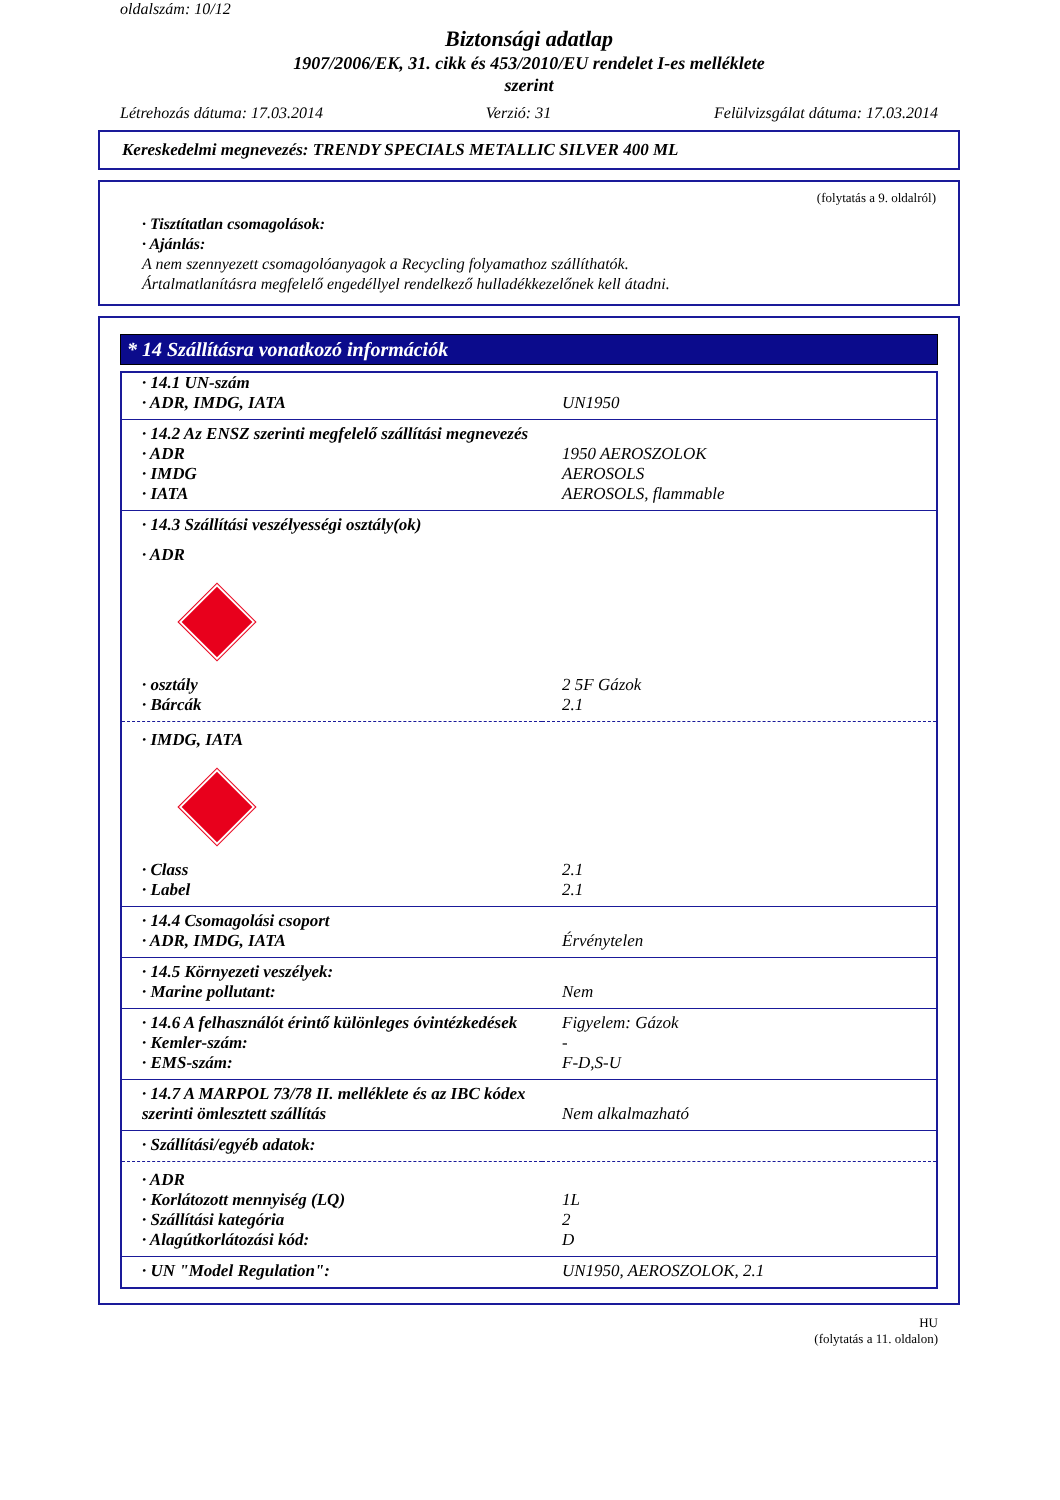oldalszám: 10/12
Biztonsági adatlap
1907/2006/EK, 31. cikk és 453/2010/EU rendelet I-es melléklete
szerint
Létrehozás dátuma: 17.03.2014 Verzió: 31 Felülvizsgálat dátuma: 17.03.2014
Kereskedelmi megnevezés: TRENDY SPECIALS METALLIC SILVER 400 ML
(folytatás a 9. oldalról)
· Tisztítatlan csomagolások:
· Ajánlás:
A nem szennyezett csomagolóanyagok a Recycling folyamathoz szállíthatók.
Ártalmatlanításra megfelelő engedéllyel rendelkező hulladékkezelőnek kell átadni.
* 14 Szállításra vonatkozó információk
| · 14.1 UN-szám | |
| · ADR, IMDG, IATA | UN1950 |
| · 14.2 Az ENSZ szerinti megfelelő szállítási megnevezés | |
| · ADR | 1950 AEROSZOLOK |
| · IMDG | AEROSOLS |
| · IATA | AEROSOLS, flammable |
| · 14.3 Szállítási veszélyességi osztály(ok) | |
| · ADR | |
| · osztály | 2 5F Gázok |
| · Bárcák | 2.1 |
| · IMDG, IATA | |
| · Class | 2.1 |
| · Label | 2.1 |
| · 14.4 Csomagolási csoport | |
| · ADR, IMDG, IATA | Érvénytelen |
| · 14.5 Környezeti veszélyek: | |
| · Marine pollutant: | Nem |
| · 14.6 A felhasználót érintő különleges óvintézkedések | Figyelem: Gázok |
| · Kemler-szám: | - |
| · EMS-szám: | F-D,S-U |
| · 14.7 A MARPOL 73/78 II. melléklete és az IBC kódex szerinti ömlesztett szállítás | Nem alkalmazható |
| · Szállítási/egyéb adatok: | |
| · ADR | |
| · Korlátozott mennyiség (LQ) | 1L |
| · Szállítási kategória | 2 |
| · Alagútkorlátozási kód: | D |
| · UN "Model Regulation": | UN1950, AEROSZOLOK, 2.1 |
HU
(folytatás a 11. oldalon)